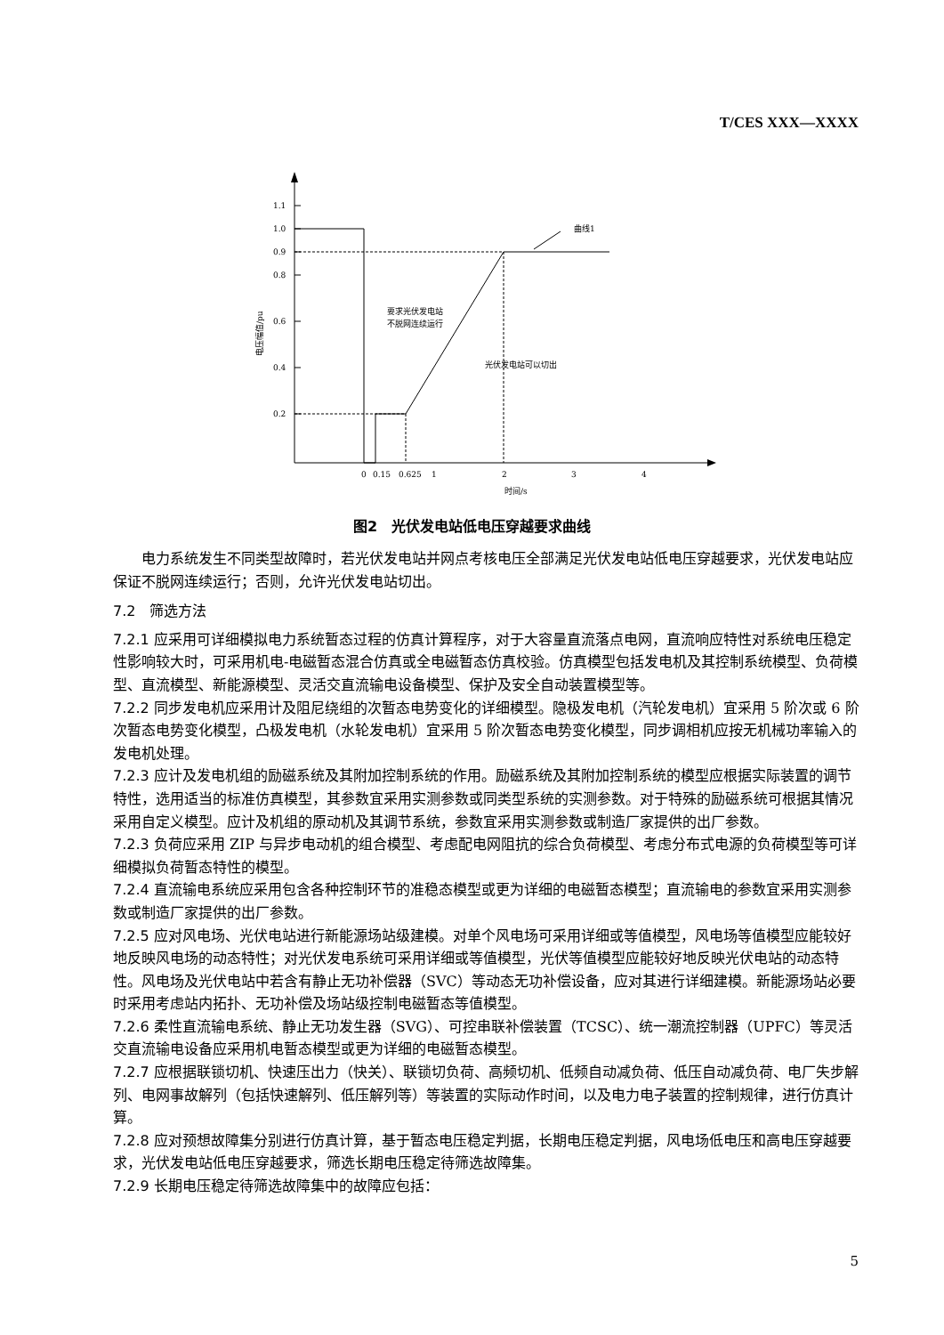T/CES XXX—XXXX
1.1
1.0
0.9
0.8
0.6
0.4
0.2
0
0.15
0.625
1
2
3
4
时间/s
曲线1
要求光伏发电站
不脱网连续运行
光伏发电站可以切出
电压幅值/pu
图2　光伏发电站低电压穿越要求曲线
电力系统发生不同类型故障时，若光伏发电站并网点考核电压全部满足光伏发电站低电压穿越要求，光伏发电站应保证不脱网连续运行；否则，允许光伏发电站切出。
7.2　筛选方法
7.2.1 应采用可详细模拟电力系统暂态过程的仿真计算程序，对于大容量直流落点电网，直流响应特性对系统电压稳定性影响较大时，可采用机电-电磁暂态混合仿真或全电磁暂态仿真校验。仿真模型包括发电机及其控制系统模型、负荷模型、直流模型、新能源模型、灵活交直流输电设备模型、保护及安全自动装置模型等。
7.2.2 同步发电机应采用计及阻尼绕组的次暂态电势变化的详细模型。隐极发电机（汽轮发电机）宜采用 5 阶次或 6 阶次暂态电势变化模型，凸极发电机（水轮发电机）宜采用 5 阶次暂态电势变化模型，同步调相机应按无机械功率输入的发电机处理。
7.2.3 应计及发电机组的励磁系统及其附加控制系统的作用。励磁系统及其附加控制系统的模型应根据实际装置的调节特性，选用适当的标准仿真模型，其参数宜采用实测参数或同类型系统的实测参数。对于特殊的励磁系统可根据其情况采用自定义模型。应计及机组的原动机及其调节系统，参数宜采用实测参数或制造厂家提供的出厂参数。
7.2.3 负荷应采用 ZIP 与异步电动机的组合模型、考虑配电网阻抗的综合负荷模型、考虑分布式电源的负荷模型等可详细模拟负荷暂态特性的模型。
7.2.4 直流输电系统应采用包含各种控制环节的准稳态模型或更为详细的电磁暂态模型；直流输电的参数宜采用实测参数或制造厂家提供的出厂参数。
7.2.5 应对风电场、光伏电站进行新能源场站级建模。对单个风电场可采用详细或等值模型，风电场等值模型应能较好地反映风电场的动态特性；对光伏发电系统可采用详细或等值模型，光伏等值模型应能较好地反映光伏电站的动态特性。风电场及光伏电站中若含有静止无功补偿器（SVC）等动态无功补偿设备，应对其进行详细建模。新能源场站必要时采用考虑站内拓扑、无功补偿及场站级控制电磁暂态等值模型。
7.2.6 柔性直流输电系统、静止无功发生器（SVG）、可控串联补偿装置（TCSC）、统一潮流控制器（UPFC）等灵活交直流输电设备应采用机电暂态模型或更为详细的电磁暂态模型。
7.2.7 应根据联锁切机、快速压出力（快关）、联锁切负荷、高频切机、低频自动减负荷、低压自动减负荷、电厂失步解列、电网事故解列（包括快速解列、低压解列等）等装置的实际动作时间，以及电力电子装置的控制规律，进行仿真计算。
7.2.8 应对预想故障集分别进行仿真计算，基于暂态电压稳定判据，长期电压稳定判据，风电场低电压和高电压穿越要求，光伏发电站低电压穿越要求，筛选长期电压稳定待筛选故障集。
7.2.9 长期电压稳定待筛选故障集中的故障应包括：
5